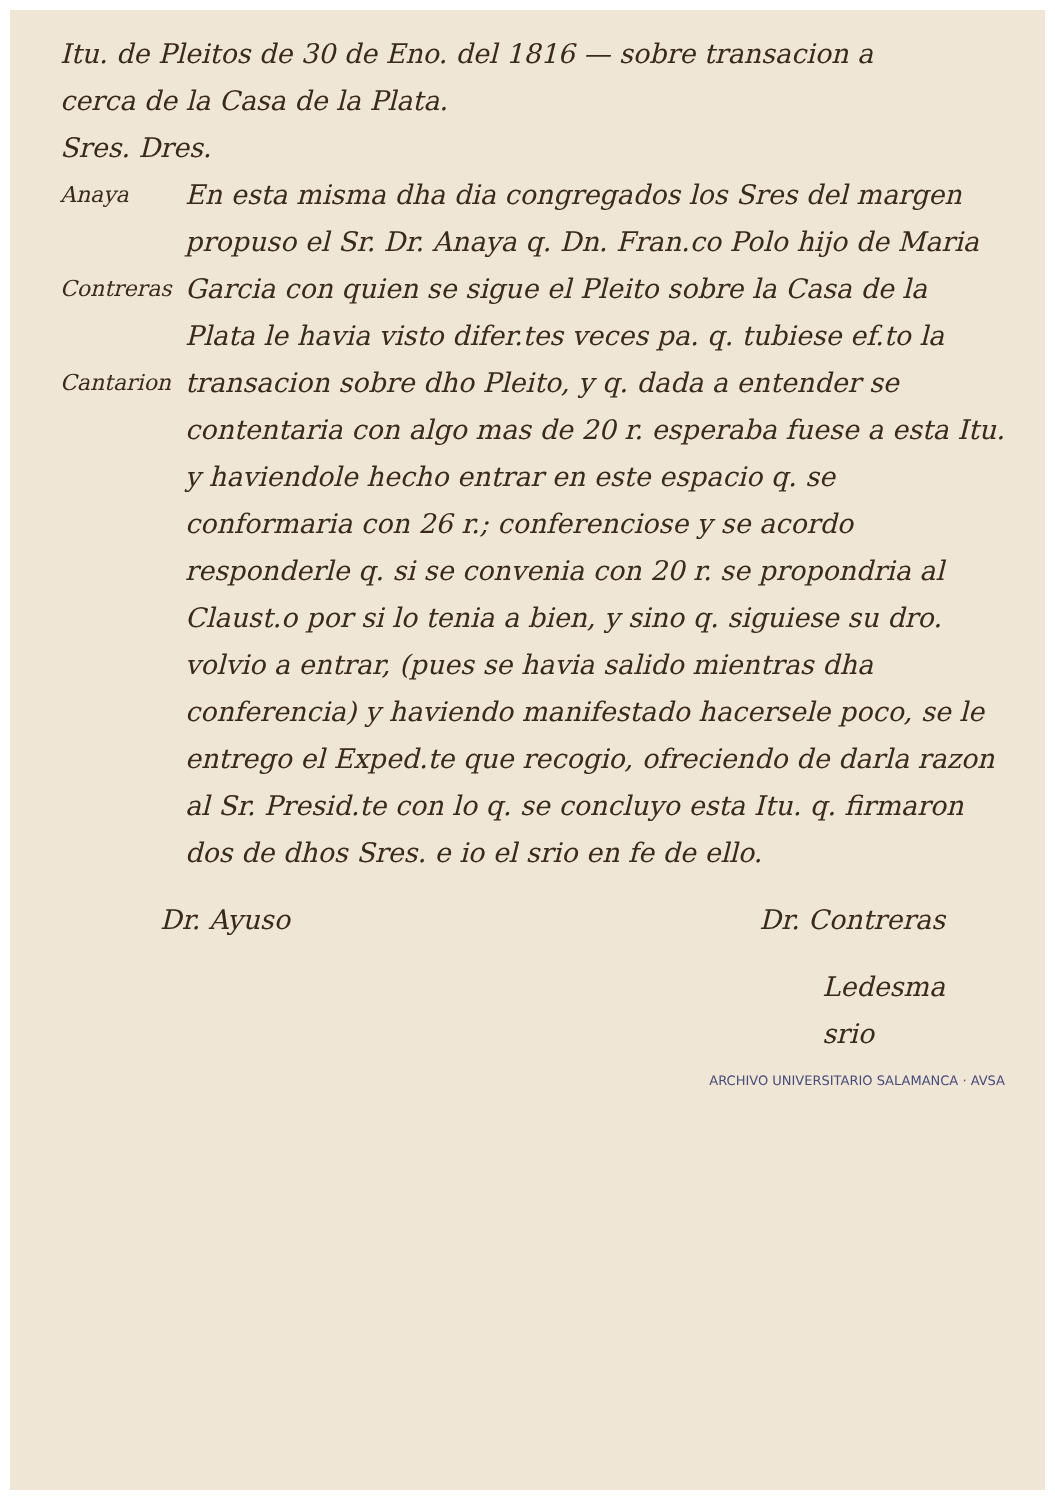Itu. de Pleitos de 30 de Eno. del 1816 — sobre transacion a
cerca de la Casa de la Plata.
Sres. Dres.
Anaya
Contreras
Cantarion
En esta misma dha dia congregados los Sres del margen propuso el Sr. Dr. Anaya q. Dn. Fran.co Polo hijo de Maria Garcia con quien se sigue el Pleito sobre la Casa de la Plata le havia visto difer.tes veces pa. q. tubiese ef.to la transacion sobre dho Pleito, y q. dada a entender se contentaria con algo mas de 20 r. esperaba fuese a esta Itu. y haviendole hecho entrar en este espacio q. se conformaria con 26 r.; conferenciose y se acordo responderle q. si se convenia con 20 r. se propondria al Claust.o por si lo tenia a bien, y sino q. siguiese su dro. volvio a entrar, (pues se havia salido mientras dha conferencia) y haviendo manifestado hacersele poco, se le entrego el Exped.te que recogio, ofreciendo de darla razon al Sr. Presid.te con lo q. se concluyo esta Itu. q. firmaron dos de dhos Sres. e io el srio en fe de ello.
Dr. Ayuso Dr. Contreras
Ledesma
srio
ARCHIVO UNIVERSITARIO SALAMANCA · AVSA